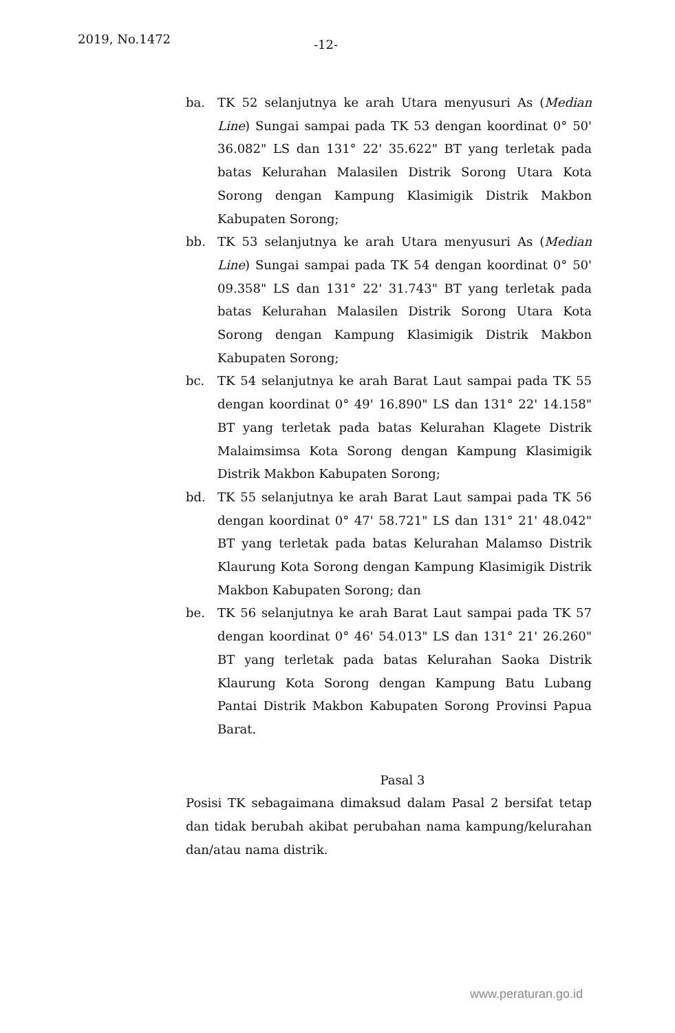2019, No.1472 -12-
ba. TK 52 selanjutnya ke arah Utara menyusuri As (Median Line) Sungai sampai pada TK 53 dengan koordinat 0° 50' 36.082" LS dan 131° 22' 35.622" BT yang terletak pada batas Kelurahan Malasilen Distrik Sorong Utara Kota Sorong dengan Kampung Klasimigik Distrik Makbon Kabupaten Sorong;
bb. TK 53 selanjutnya ke arah Utara menyusuri As (Median Line) Sungai sampai pada TK 54 dengan koordinat 0° 50' 09.358" LS dan 131° 22' 31.743" BT yang terletak pada batas Kelurahan Malasilen Distrik Sorong Utara Kota Sorong dengan Kampung Klasimigik Distrik Makbon Kabupaten Sorong;
bc. TK 54 selanjutnya ke arah Barat Laut sampai pada TK 55 dengan koordinat 0° 49' 16.890" LS dan 131° 22' 14.158" BT yang terletak pada batas Kelurahan Klagete Distrik Malaimsimsa Kota Sorong dengan Kampung Klasimigik Distrik Makbon Kabupaten Sorong;
bd. TK 55 selanjutnya ke arah Barat Laut sampai pada TK 56 dengan koordinat 0° 47' 58.721" LS dan 131° 21' 48.042" BT yang terletak pada batas Kelurahan Malamso Distrik Klaurung Kota Sorong dengan Kampung Klasimigik Distrik Makbon Kabupaten Sorong; dan
be. TK 56 selanjutnya ke arah Barat Laut sampai pada TK 57 dengan koordinat 0° 46' 54.013" LS dan 131° 21' 26.260" BT yang terletak pada batas Kelurahan Saoka Distrik Klaurung Kota Sorong dengan Kampung Batu Lubang Pantai Distrik Makbon Kabupaten Sorong Provinsi Papua Barat.
Pasal 3
Posisi TK sebagaimana dimaksud dalam Pasal 2 bersifat tetap dan tidak berubah akibat perubahan nama kampung/kelurahan dan/atau nama distrik.
www.peraturan.go.id